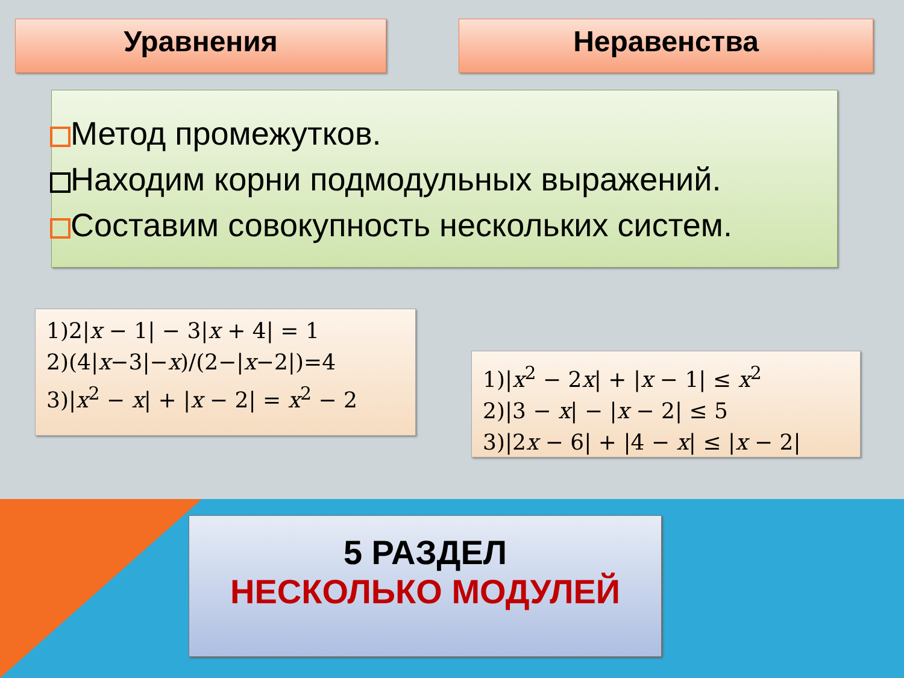Уравнения Неравенства
Метод промежутков.
Находим корни подмодульных выражений.
Составим совокупность нескольких систем.
1)2|x − 1| − 3|x + 4| = 1
2)(4|x−3|−x)/(2−|x−2|)=4
3)|x<sup>2</sup> − x| + |x − 2| = x<sup>2</sup> − 2
1)|x<sup>2</sup> − 2x| + |x − 1| ≤ x<sup>2</sup>
2)|3 − x| − |x − 2| ≤ 5
3)|2x − 6| + |4 − x| ≤ |x − 2|
5 РАЗДЕЛ
НЕСКОЛЬКО МОДУЛЕЙ